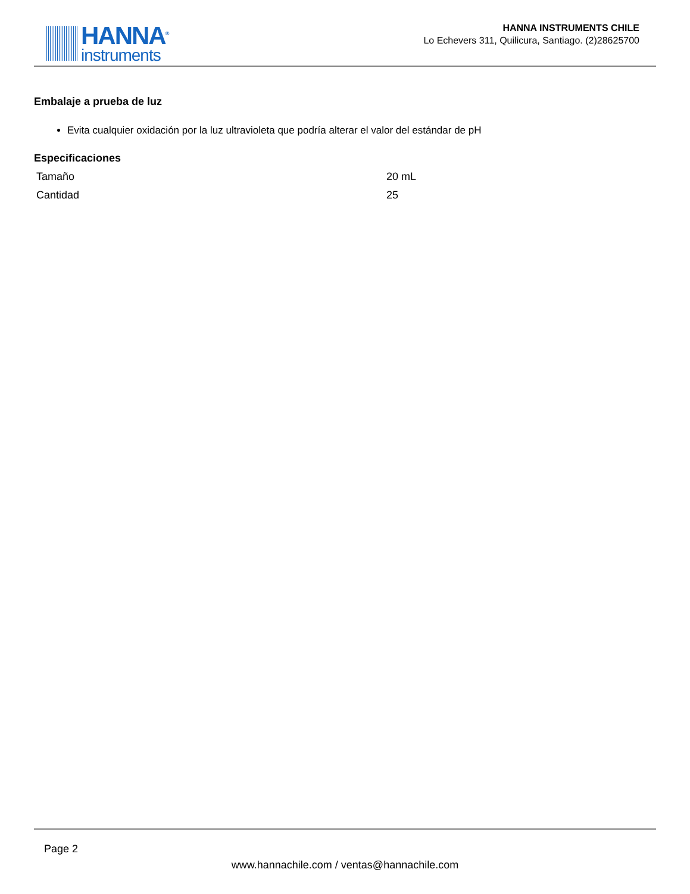HANNA<sup>®</sup>
instruments
HANNA INSTRUMENTS CHILE
Lo Echevers 311, Quilicura, Santiago. (2)28625700
Embalaje a prueba de luz
Evita cualquier oxidación por la luz ultravioleta que podría alterar el valor del estándar de pH
Especificaciones
| Tamaño | 20 mL |
| Cantidad | 25 |
Page 2
www.hannachile.com / ventas@hannachile.com